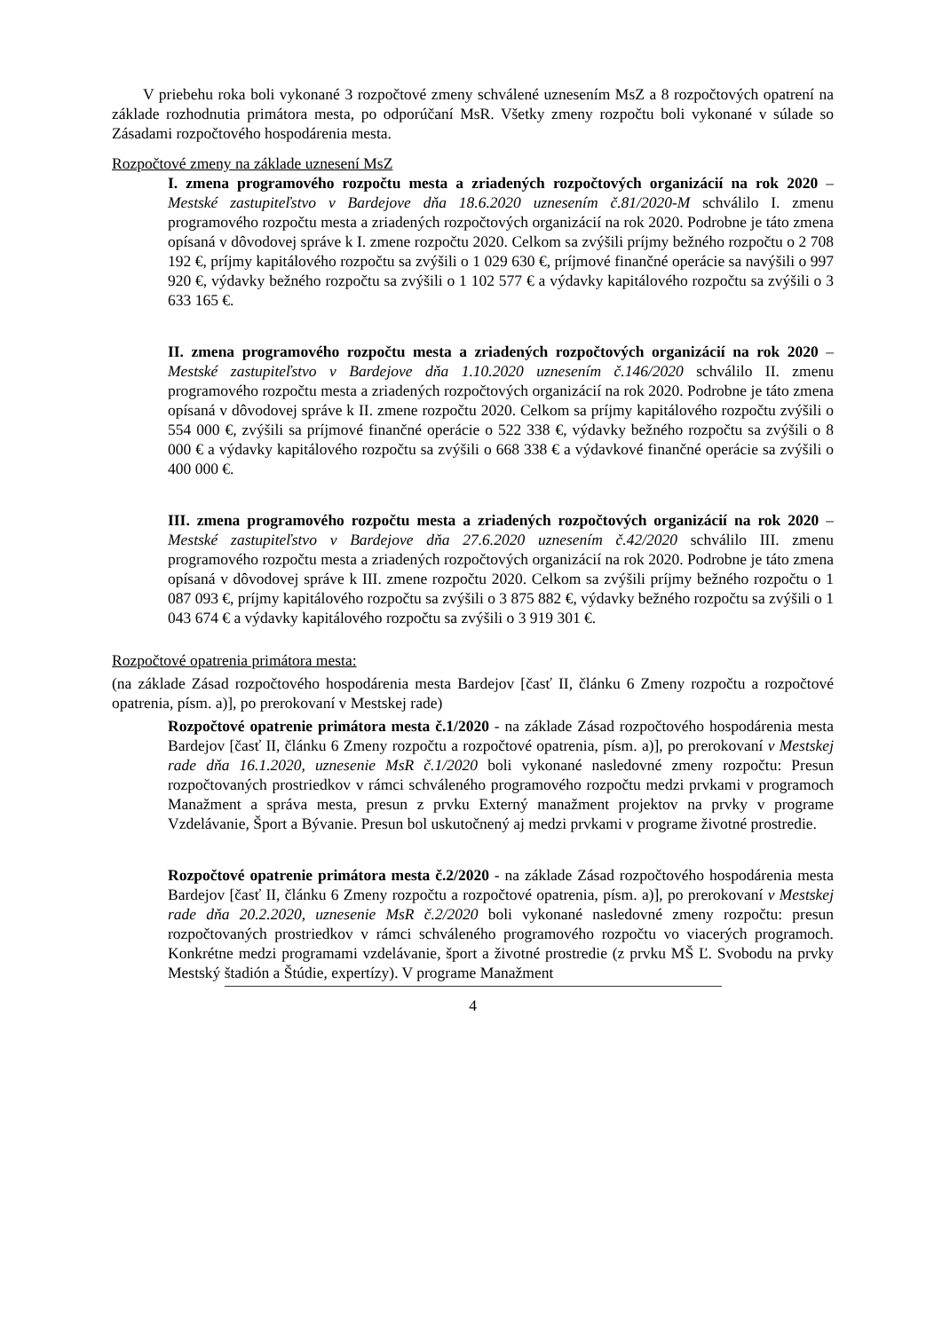V priebehu roka boli vykonané 3 rozpočtové zmeny schválené uznesením MsZ a 8 rozpočtových opatrení na základe rozhodnutia primátora mesta, po odporúčaní MsR. Všetky zmeny rozpočtu boli vykonané v súlade so Zásadami rozpočtového hospodárenia mesta.
Rozpočtové zmeny na základe uznesení MsZ
I. zmena programového rozpočtu mesta a zriadených rozpočtových organizácií na rok 2020 – Mestské zastupiteľstvo v Bardejove dňa 18.6.2020 uznesením č.81/2020-M schválilo I. zmenu programového rozpočtu mesta a zriadených rozpočtových organizácií na rok 2020. Podrobne je táto zmena opísaná v dôvodovej správe k I. zmene rozpočtu 2020. Celkom sa zvýšili príjmy bežného rozpočtu o 2 708 192 €, príjmy kapitálového rozpočtu sa zvýšili o 1 029 630 €, príjmové finančné operácie sa navýšili o 997 920 €, výdavky bežného rozpočtu sa zvýšili o 1 102 577 € a výdavky kapitálového rozpočtu sa zvýšili o 3 633 165 €.
II. zmena programového rozpočtu mesta a zriadených rozpočtových organizácií na rok 2020 – Mestské zastupiteľstvo v Bardejove dňa 1.10.2020 uznesením č.146/2020 schválilo II. zmenu programového rozpočtu mesta a zriadených rozpočtových organizácií na rok 2020. Podrobne je táto zmena opísaná v dôvodovej správe k II. zmene rozpočtu 2020. Celkom sa príjmy kapitálového rozpočtu zvýšili o 554 000 €, zvýšili sa príjmové finančné operácie o 522 338 €, výdavky bežného rozpočtu sa zvýšili o 8 000 € a výdavky kapitálového rozpočtu sa zvýšili o 668 338 € a výdavkové finančné operácie sa zvýšili o 400 000 €.
III. zmena programového rozpočtu mesta a zriadených rozpočtových organizácií na rok 2020 – Mestské zastupiteľstvo v Bardejove dňa 27.6.2020 uznesením č.42/2020 schválilo III. zmenu programového rozpočtu mesta a zriadených rozpočtových organizácií na rok 2020. Podrobne je táto zmena opísaná v dôvodovej správe k III. zmene rozpočtu 2020. Celkom sa zvýšili príjmy bežného rozpočtu o 1 087 093 €, príjmy kapitálového rozpočtu sa zvýšili o 3 875 882 €, výdavky bežného rozpočtu sa zvýšili o 1 043 674 € a výdavky kapitálového rozpočtu sa zvýšili o 3 919 301 €.
Rozpočtové opatrenia primátora mesta:
(na základe Zásad rozpočtového hospodárenia mesta Bardejov [časť II, článku 6 Zmeny rozpočtu a rozpočtové opatrenia, písm. a)], po prerokovaní v Mestskej rade)
Rozpočtové opatrenie primátora mesta č.1/2020 - na základe Zásad rozpočtového hospodárenia mesta Bardejov [časť II, článku 6 Zmeny rozpočtu a rozpočtové opatrenia, písm. a)], po prerokovaní v Mestskej rade dňa 16.1.2020, uznesenie MsR č.1/2020 boli vykonané nasledovné zmeny rozpočtu: Presun rozpočtovaných prostriedkov v rámci schváleného programového rozpočtu medzi prvkami v programoch Manažment a správa mesta, presun z prvku Externý manažment projektov na prvky v programe Vzdelávanie, Šport a Bývanie. Presun bol uskutočnený aj medzi prvkami v programe životné prostredie.
Rozpočtové opatrenie primátora mesta č.2/2020 - na základe Zásad rozpočtového hospodárenia mesta Bardejov [časť II, článku 6 Zmeny rozpočtu a rozpočtové opatrenia, písm. a)], po prerokovaní v Mestskej rade dňa 20.2.2020, uznesenie MsR č.2/2020 boli vykonané nasledovné zmeny rozpočtu: presun rozpočtovaných prostriedkov v rámci schváleného programového rozpočtu vo viacerých programoch. Konkrétne medzi programami vzdelávanie, šport a životné prostredie (z prvku MŠ Ľ. Svobodu na prvky Mestský štadión a Štúdie, expertízy). V programe Manažment
4